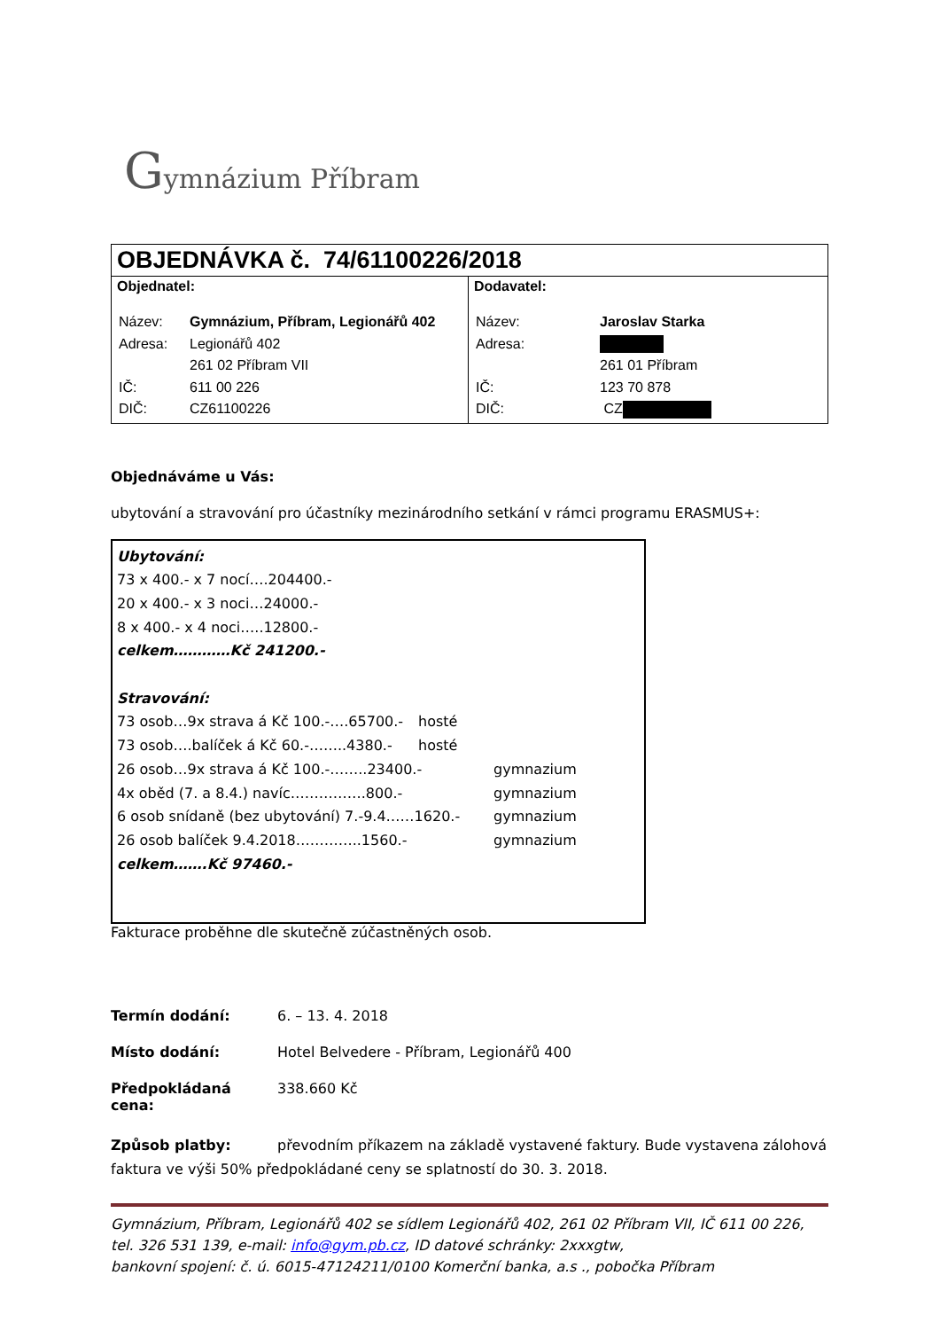Gymnázium Příbram
| OBJEDNÁVKA č. 74/61100226/2018 | |
| Objednatel: / Název: / Gymnázium, Příbram, Legionářů 402 / / Adresa: / Legionářů 402 / / / 261 02 Příbram VII / / IČ: / 611 00 226 / / DIČ: / CZ61100226 / | Dodavatel: / Název: / Jaroslav Starka / / Adresa: / / / / 261 01 Příbram / / IČ: / 123 70 878 / / DIČ: / CZ / |
Objednáváme u Vás:
ubytování a stravování pro účastníky mezinárodního setkání v rámci programu ERASMUS+:
Ubytování:
73 x 400.- x 7 nocí….204400.-
20 x 400.- x 3 noci…24000.-
8 x 400.- x 4 noci…..12800.-
celkem…………Kč 241200.-
Stravování:
73 osob…9x strava á Kč 100.-….65700.- hosté
73 osob….balíček á Kč 60.-……..4380.- hosté
26 osob…9x strava á Kč 100.-……..23400.- gymnazium
4x oběd (7. a 8.4.) navíc…………….800.- gymnazium
6 osob snídaně (bez ubytování) 7.-9.4……1620.- gymnazium
26 osob balíček 9.4.2018…………..1560.- gymnazium
celkem…….Kč 97460.-
Fakturace proběhne dle skutečně zúčastněných osob.
Termín dodání: 6. – 13. 4. 2018
Místo dodání: Hotel Belvedere - Příbram, Legionářů 400
Předpokládaná cena: 338.660 Kč
Způsob platby: převodním příkazem na základě vystavené faktury. Bude vystavena zálohová faktura ve výši 50% předpokládané ceny se splatností do 30. 3. 2018.
Gymnázium, Příbram, Legionářů 402 se sídlem Legionářů 402, 261 02 Příbram VII, IČ 611 00 226,
tel. 326 531 139, e-mail: info@gym.pb.cz, ID datové schránky: 2xxxgtw,
bankovní spojení: č. ú. 6015-47124211/0100 Komerční banka, a.s ., pobočka Příbram